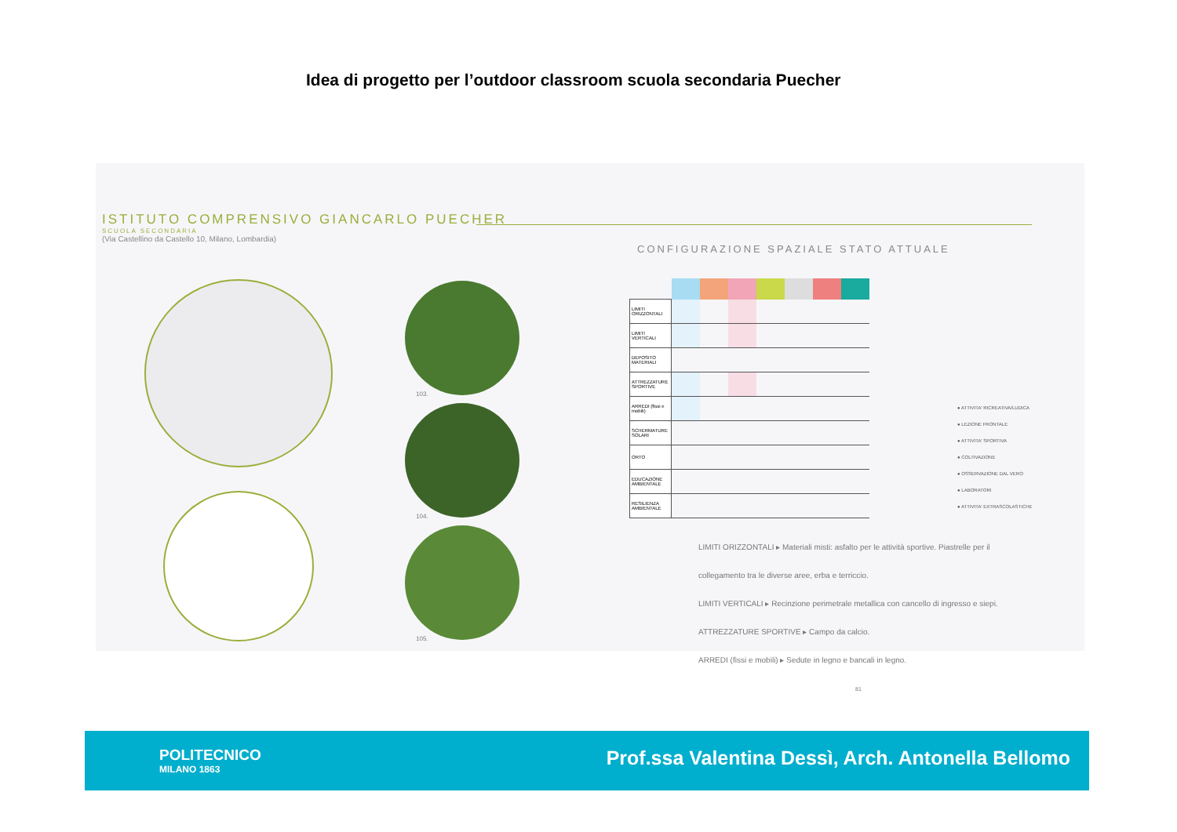Idea di progetto per l’outdoor classroom scuola secondaria Puecher
ISTITUTO COMPRENSIVO GIANCARLO PUECHER
SCUOLA SECONDARIA
(Via Castellino da Castello 10, Milano, Lombardia)
103.
104.
105.
CONFIGURAZIONE SPAZIALE STATO ATTUALE
| LIMITI ORIZZONTALI | | | | | | | |
| LIMITI VERTICALI | | | | | | | |
| DEPOSITO MATERIALI | | | | | | | |
| ATTREZZATURE SPORTIVE | | | | | | | |
| ARREDI (fissi e mobili) | | | | | | | |
| SCHERMATURE SOLARI | | | | | | | |
| ORTO | | | | | | | |
| EDUCAZIONE AMBIENTALE | | | | | | | |
| RESILIENZA AMBIENTALE | | | | | | | |
● ATTIVITA' RICREATIVA/LUDICA
● LEZIONE FRONTALE
● ATTIVITA' SPORTIVA
● COLTIVAZIONE
● OSSERVAZIONE DAL VERO
● LABORATORI
● ATTIVITA' EXTRASCOLASTICHE
LIMITI ORIZZONTALI ▸ Materiali misti: asfalto per le attività sportive. Piastrelle per il collegamento tra le diverse aree, erba e terriccio.
LIMITI VERTICALI ▸ Recinzione perimetrale metallica con cancello di ingresso e siepi.
ATTREZZATURE SPORTIVE ▸ Campo da calcio.
ARREDI (fissi e mobili) ▸ Sedute in legno e bancali in legno. 81
POLITECNICO
MILANO 1863
Prof.ssa Valentina Dessì, Arch. Antonella Bellomo